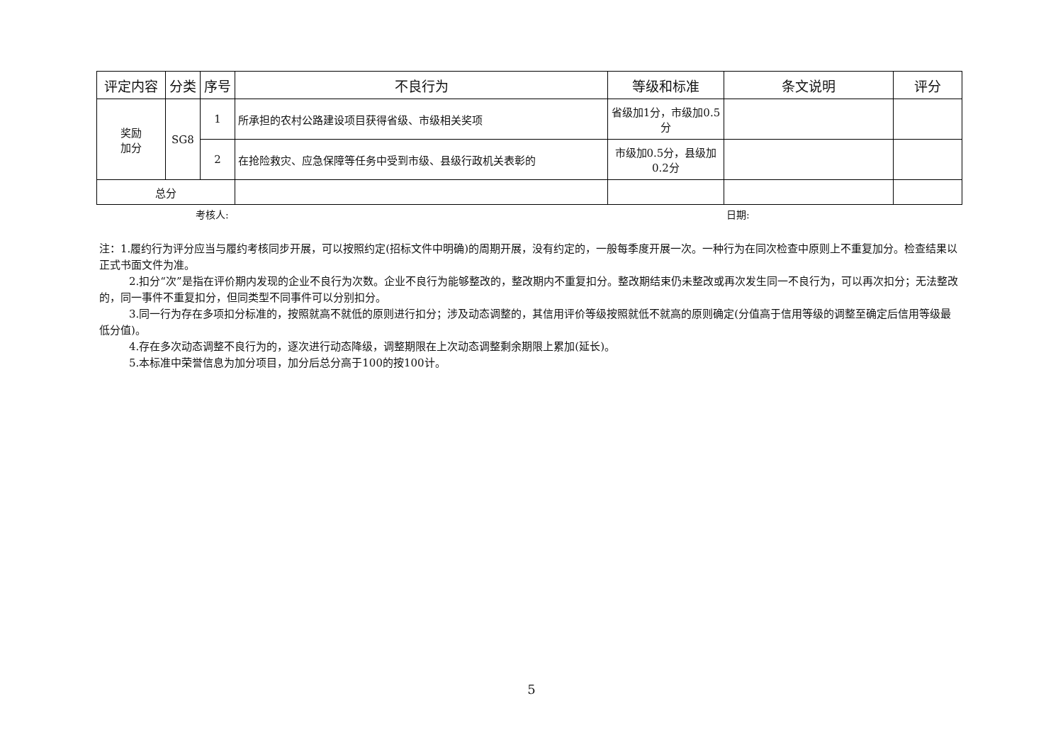| 评定内容 | 分类 | 序号 | 不良行为 | 等级和标准 | 条文说明 | 评分 |
| --- | --- | --- | --- | --- | --- | --- |
| 奖励 加分 | SG8 | 1 | 所承担的农村公路建设项目获得省级、市级相关奖项 | 省级加1分，市级加0.5分 | | |
| | | 2 | 在抢险救灾、应急保障等任务中受到市级、县级行政机关表彰的 | 市级加0.5分，县级加0.2分 | | |
| 总分 | | | | | | |
考核人: 日期:
注：1.履约行为评分应当与履约考核同步开展，可以按照约定(招标文件中明确)的周期开展，没有约定的，一般每季度开展一次。一种行为在同次检查中原则上不重复加分。检查结果以正式书面文件为准。
2.扣分“次”是指在评价期内发现的企业不良行为次数。企业不良行为能够整改的，整改期内不重复扣分。整改期结束仍未整改或再次发生同一不良行为，可以再次扣分；无法整改的，同一事件不重复扣分，但同类型不同事件可以分别扣分。
3.同一行为存在多项扣分标准的，按照就高不就低的原则进行扣分；涉及动态调整的，其信用评价等级按照就低不就高的原则确定(分值高于信用等级的调整至确定后信用等级最低分值)。
4.存在多次动态调整不良行为的，逐次进行动态降级，调整期限在上次动态调整剩余期限上累加(延长)。
5.本标准中荣誉信息为加分项目，加分后总分高于100的按100计。
5